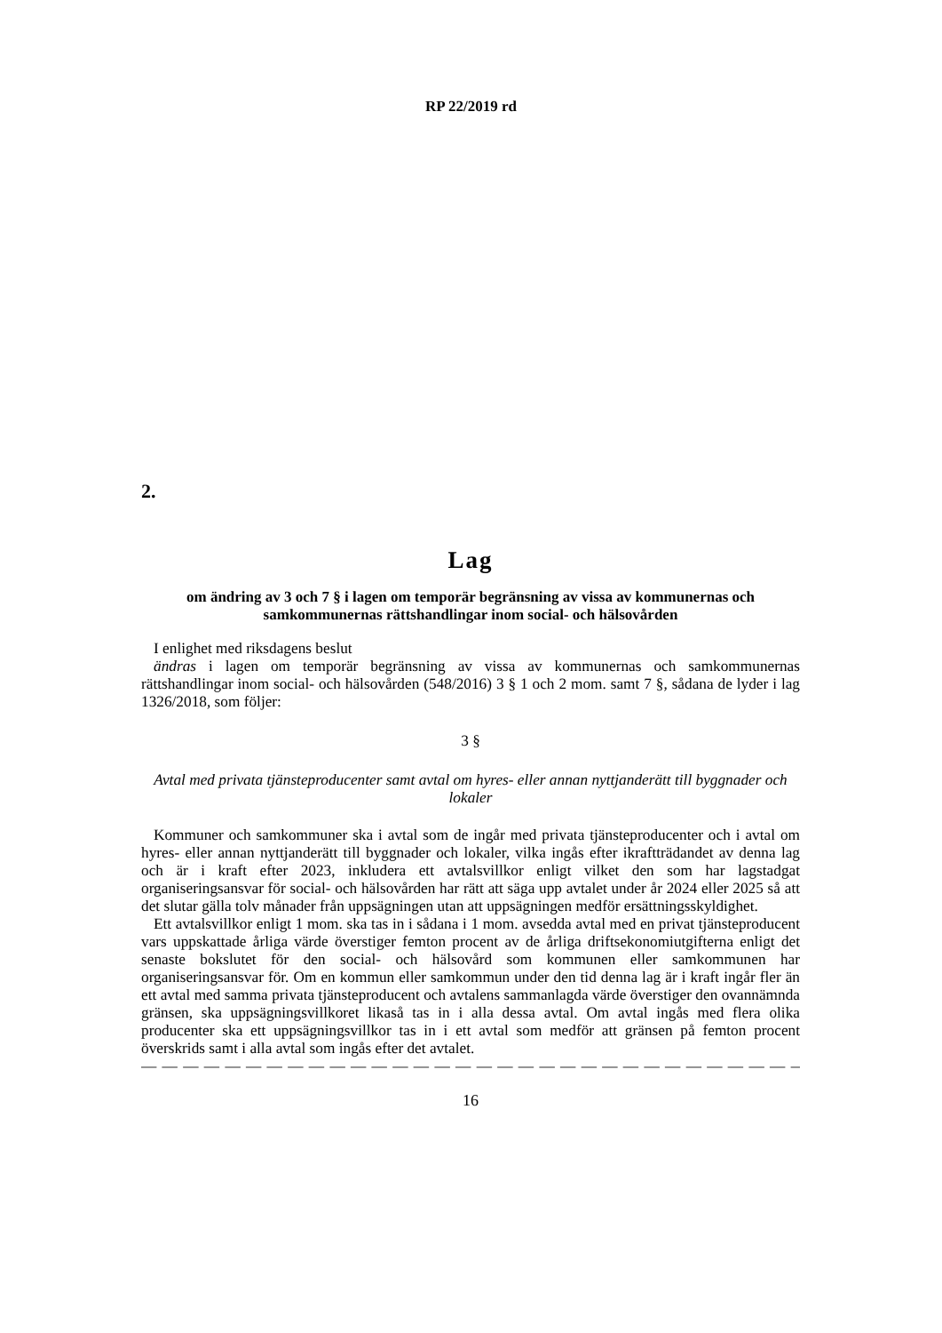RP 22/2019 rd
2.
Lag
om ändring av 3 och 7 § i lagen om temporär begränsning av vissa av kommunernas och samkommunernas rättshandlingar inom social- och hälsovården
I enlighet med riksdagens beslut
ändras i lagen om temporär begränsning av vissa av kommunernas och samkommunernas rättshandlingar inom social- och hälsovården (548/2016) 3 § 1 och 2 mom. samt 7 §, sådana de lyder i lag 1326/2018, som följer:
3 §
Avtal med privata tjänsteproducenter samt avtal om hyres- eller annan nyttjanderätt till byggnader och lokaler
Kommuner och samkommuner ska i avtal som de ingår med privata tjänsteproducenter och i avtal om hyres- eller annan nyttjanderätt till byggnader och lokaler, vilka ingås efter ikraftträdandet av denna lag och är i kraft efter 2023, inkludera ett avtalsvillkor enligt vilket den som har lagstadgat organiseringsansvar för social- och hälsovården har rätt att säga upp avtalet under år 2024 eller 2025 så att det slutar gälla tolv månader från uppsägningen utan att uppsägningen medför ersättningsskyldighet.
Ett avtalsvillkor enligt 1 mom. ska tas in i sådana i 1 mom. avsedda avtal med en privat tjänsteproducent vars uppskattade årliga värde överstiger femton procent av de årliga driftsekonomiutgifterna enligt det senaste bokslutet för den social- och hälsovård som kommunen eller samkommunen har organiseringsansvar för. Om en kommun eller samkommun under den tid denna lag är i kraft ingår fler än ett avtal med samma privata tjänsteproducent och avtalens sammanlagda värde överstiger den ovannämnda gränsen, ska uppsägningsvillkoret likaså tas in i alla dessa avtal. Om avtal ingås med flera olika producenter ska ett uppsägningsvillkor tas in i ett avtal som medför att gränsen på femton procent överskrids samt i alla avtal som ingås efter det avtalet.
— — — — — — — — — — — — — — — — — — — — — — — — — — — — — — — —
16